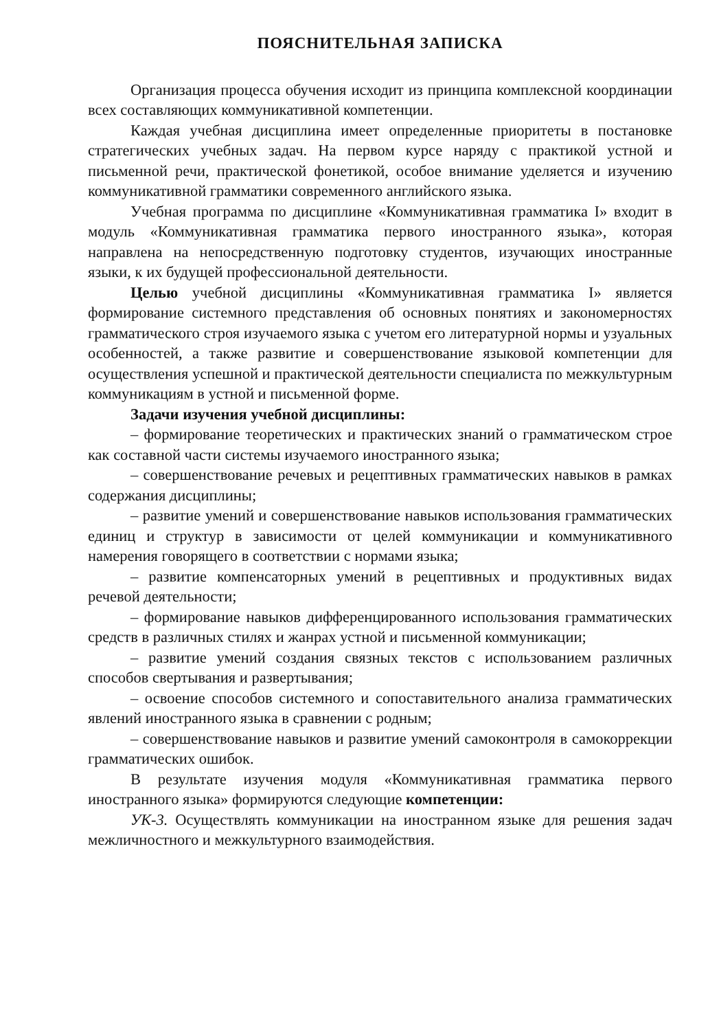ПОЯСНИТЕЛЬНАЯ ЗАПИСКА
Организация процесса обучения исходит из принципа комплексной координации всех составляющих коммуникативной компетенции.
Каждая учебная дисциплина имеет определенные приоритеты в постановке стратегических учебных задач. На первом курсе наряду с практикой устной и письменной речи, практической фонетикой, особое внимание уделяется и изучению коммуникативной грамматики современного английского языка.
Учебная программа по дисциплине «Коммуникативная грамматика I» входит в модуль «Коммуникативная грамматика первого иностранного языка», которая направлена на непосредственную подготовку студентов, изучающих иностранные языки, к их будущей профессиональной деятельности.
Целью учебной дисциплины «Коммуникативная грамматика I» является формирование системного представления об основных понятиях и закономерностях грамматического строя изучаемого языка с учетом его литературной нормы и узуальных особенностей, а также развитие и совершенствование языковой компетенции для осуществления успешной и практической деятельности специалиста по межкультурным коммуникациям в устной и письменной форме.
Задачи изучения учебной дисциплины:
– формирование теоретических и практических знаний о грамматическом строе как составной части системы изучаемого иностранного языка;
– совершенствование речевых и рецептивных грамматических навыков в рамках содержания дисциплины;
– развитие умений и совершенствование навыков использования грамматических единиц и структур в зависимости от целей коммуникации и коммуникативного намерения говорящего в соответствии с нормами языка;
– развитие компенсаторных умений в рецептивных и продуктивных видах речевой деятельности;
– формирование навыков дифференцированного использования грамматических средств в различных стилях и жанрах устной и письменной коммуникации;
– развитие умений создания связных текстов с использованием различных способов свертывания и развертывания;
– освоение способов системного и сопоставительного анализа грамматических явлений иностранного языка в сравнении с родным;
– совершенствование навыков и развитие умений самоконтроля в самокоррекции грамматических ошибок.
В результате изучения модуля «Коммуникативная грамматика первого иностранного языка» формируются следующие компетенции:
УК-3. Осуществлять коммуникации на иностранном языке для решения задач межличностного и межкультурного взаимодействия.